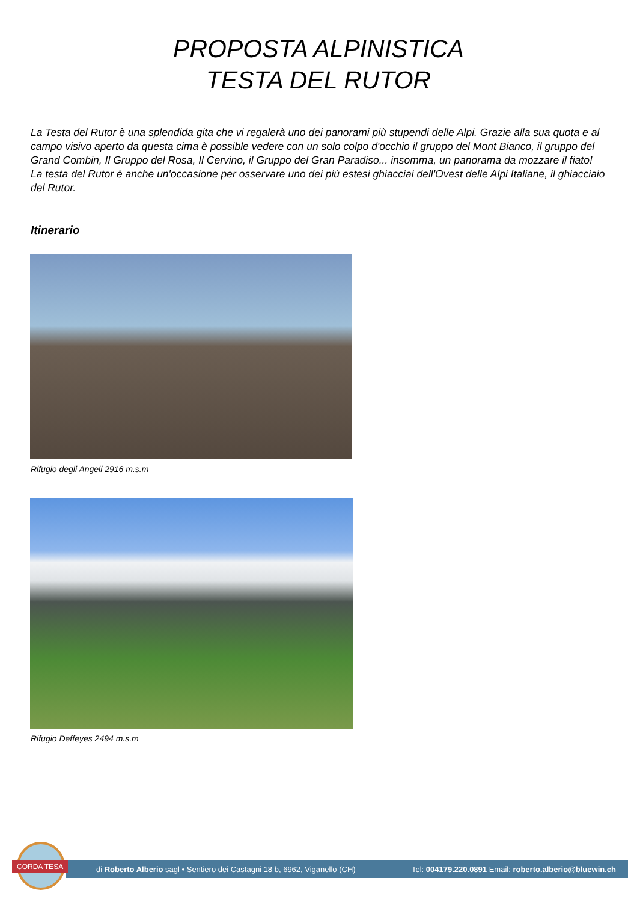PROPOSTA ALPINISTICA
TESTA DEL RUTOR
La Testa del Rutor è una splendida gita che vi regalerà uno dei panorami più stupendi delle Alpi. Grazie alla sua quota e al campo visivo aperto da questa cima è possible vedere con un solo colpo d'occhio il gruppo del Mont Bianco, il gruppo del Grand Combin, Il Gruppo del Rosa, Il Cervino, il Gruppo del Gran Paradiso... insomma, un panorama da mozzare il fiato! La testa del Rutor è anche un'occasione per osservare uno dei più estesi ghiacciai dell'Ovest delle Alpi Italiane, il ghiacciaio del Rutor.
Itinerario
Rifugio degli Angeli 2916 m.s.m
Rifugio Deffeyes 2494 m.s.m
di Roberto Alberio sagl • Sentiero dei Castagni 18 b, 6962, Viganello (CH) Tel: 004179.220.0891 Email: roberto.alberio@bluewin.ch
CORDA TESA